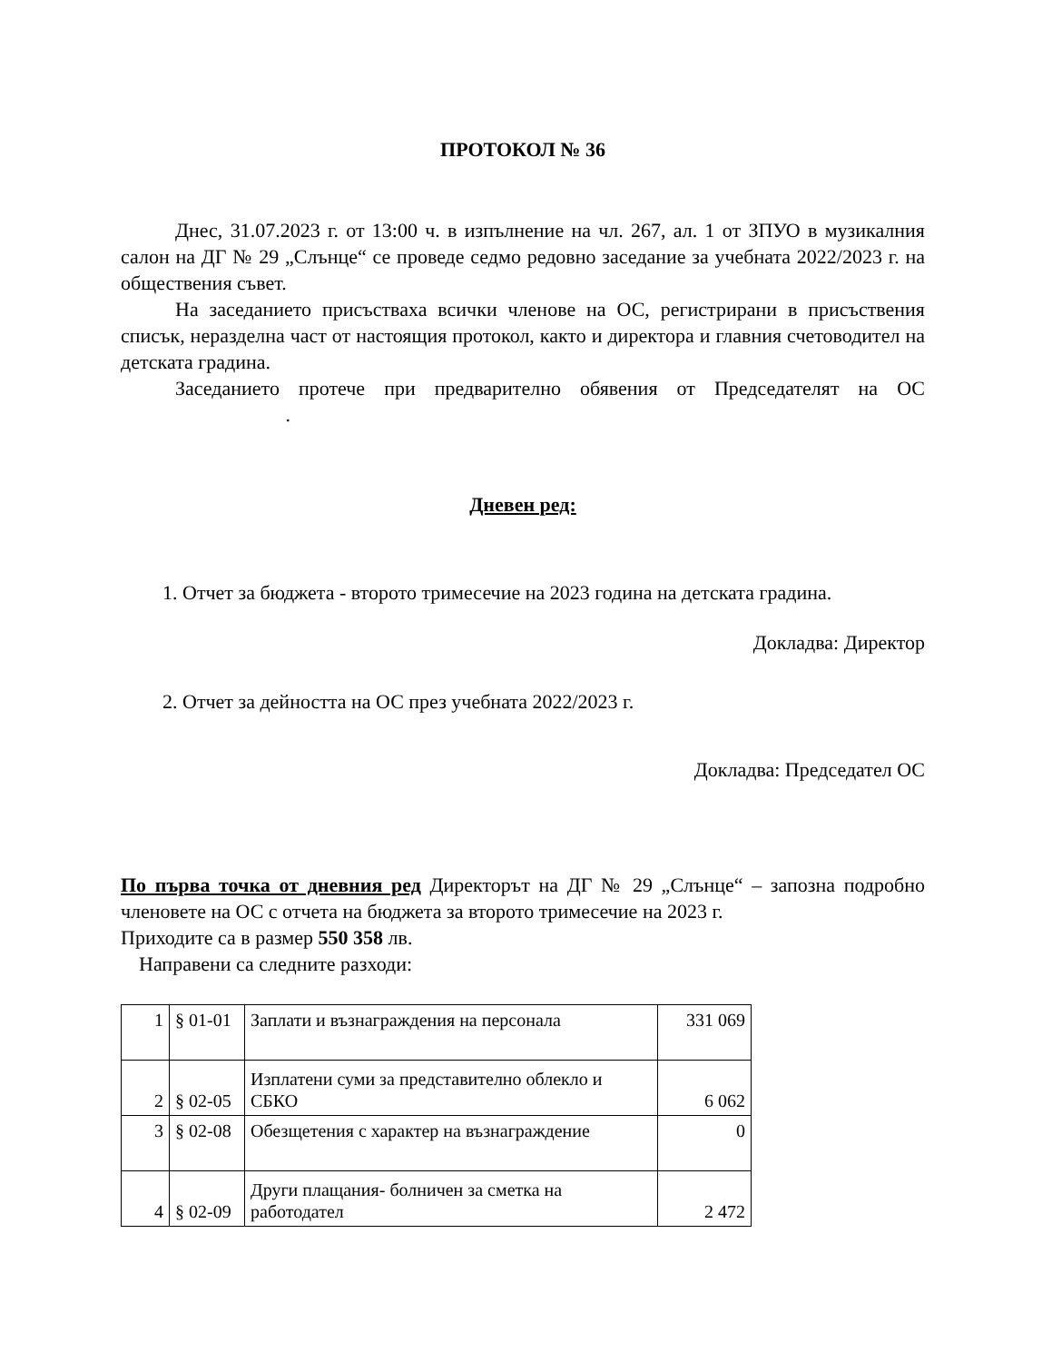ПРОТОКОЛ № 36
Днес, 31.07.2023 г. от 13:00 ч. в изпълнение на чл. 267, ал. 1 от ЗПУО в музикалния салон на ДГ № 29 „Слънце“ се проведе седмо редовно заседание за учебната 2022/2023 г. на обществения съвет.
На заседанието присъстваха всички членове на ОС, регистрирани в присъствения списък, неразделна част от настоящия протокол, както и директора и главния счетоводител на детската градина.
Заседанието протече при предварително обявения от Председателят на ОС .
Дневен ред:
1. Отчет за бюджета - второто тримесечие на 2023 година на детската градина.
Докладва: Директор
2. Отчет за дейността на ОС през учебната 2022/2023 г.
Докладва: Председател ОС
По първа точка от дневния ред Директорът на ДГ № 29 „Слънце“ – запозна подробно членовете на ОС с отчета на бюджета за второто тримесечие на 2023 г.
Приходите са в размер 550 358 лв.
Направени са следните разходи:
| 1 | § 01-01 | Заплати и възнаграждения на персонала | 331 069 |
| 2 | § 02-05 | Изплатени суми за представително облекло и СБКО | 6 062 |
| 3 | § 02-08 | Обезщетения с характер на възнаграждение | 0 |
| 4 | § 02-09 | Други плащания- болничен за сметка на работодател | 2 472 |